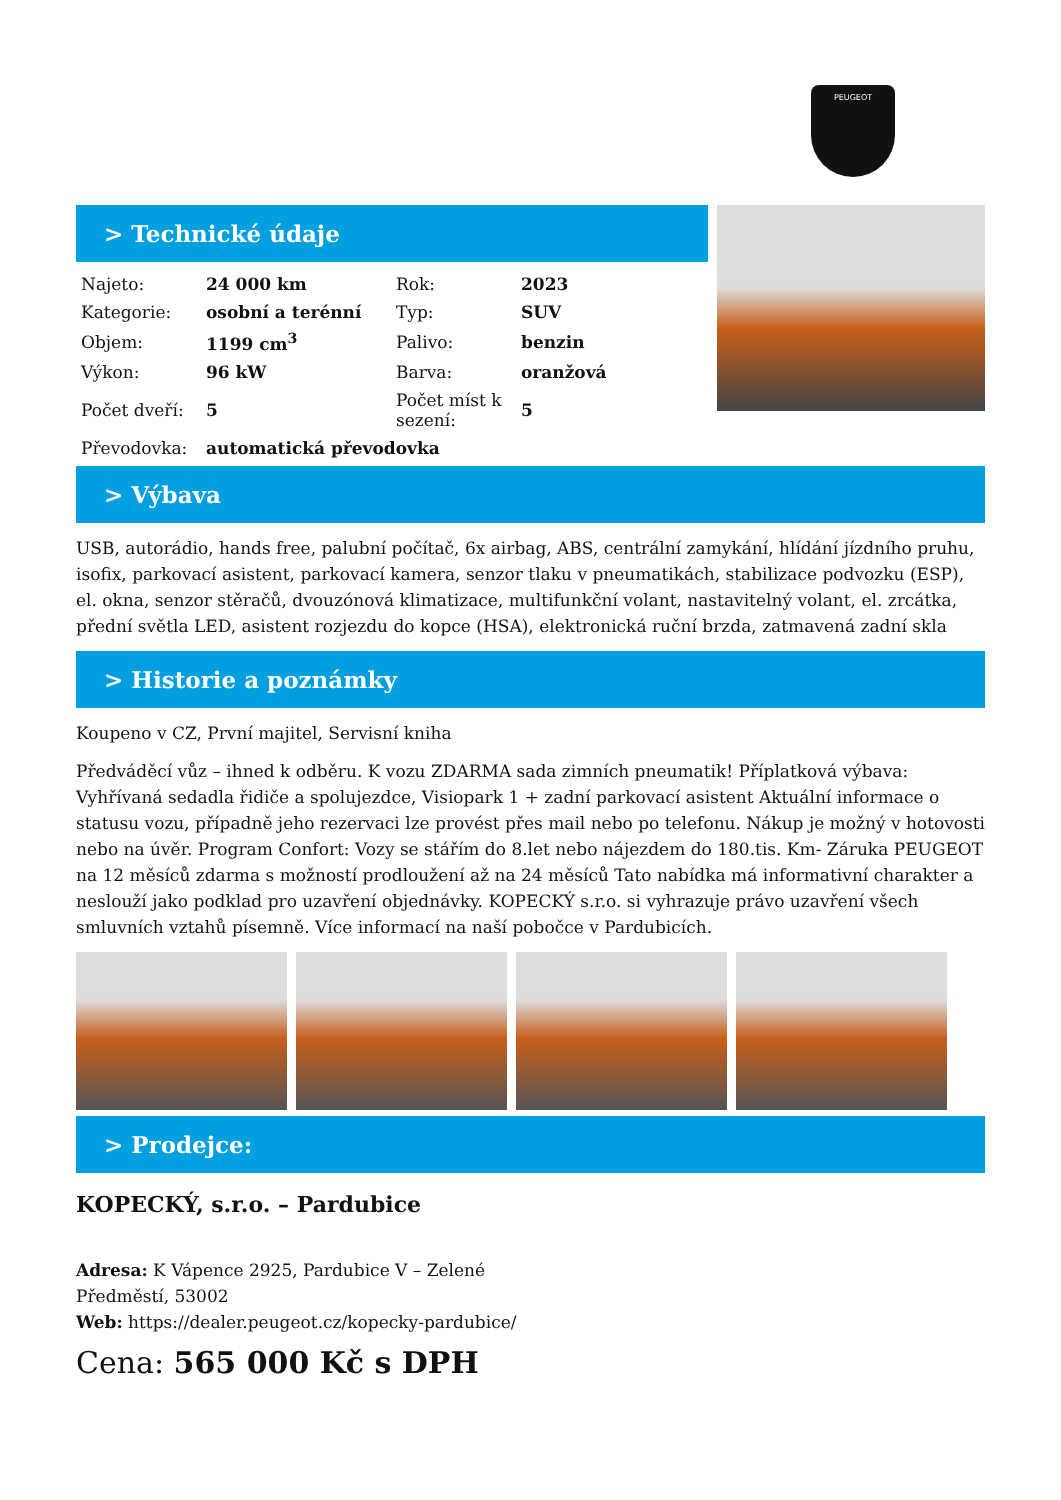PEUGEOT
> Technické údaje
| Najeto: | 24 000 km | Rok: | 2023 |
| Kategorie: | osobní a terénní | Typ: | SUV |
| Objem: | 1199 cm<sup>3</sup> | Palivo: | benzin |
| Výkon: | 96 kW | Barva: | oranžová |
| Počet dveří: | 5 | Počet míst k sezení: | 5 |
| Převodovka: | automatická převodovka | | |
> Výbava
USB, autorádio, hands free, palubní počítač, 6x airbag, ABS, centrální zamykání, hlídání jízdního pruhu, isofix, parkovací asistent, parkovací kamera, senzor tlaku v pneumatikách, stabilizace podvozku (ESP), el. okna, senzor stěračů, dvouzónová klimatizace, multifunkční volant, nastavitelný volant, el. zrcátka, přední světla LED, asistent rozjezdu do kopce (HSA), elektronická ruční brzda, zatmavená zadní skla
> Historie a poznámky
Koupeno v CZ, První majitel, Servisní kniha
Předváděcí vůz – ihned k odběru. K vozu ZDARMA sada zimních pneumatik! Příplatková výbava: Vyhřívaná sedadla řidiče a spolujezdce, Visiopark 1 + zadní parkovací asistent Aktuální informace o statusu vozu, případně jeho rezervaci lze provést přes mail nebo po telefonu. Nákup je možný v hotovosti nebo na úvěr. Program Confort: Vozy se stářím do 8.let nebo nájezdem do 180.tis. Km- Záruka PEUGEOT na 12 měsíců zdarma s možností prodloužení až na 24 měsíců Tato nabídka má informativní charakter a neslouží jako podklad pro uzavření objednávky. KOPECKÝ s.r.o. si vyhrazuje právo uzavření všech smluvních vztahů písemně. Více informací na naší pobočce v Pardubicích.
> Prodejce:
KOPECKÝ, s.r.o. – Pardubice
Adresa: K Vápence 2925, Pardubice V – Zelené Předměstí, 53002
Web: https://dealer.peugeot.cz/kopecky-pardubice/
Cena: 565 000 Kč s DPH